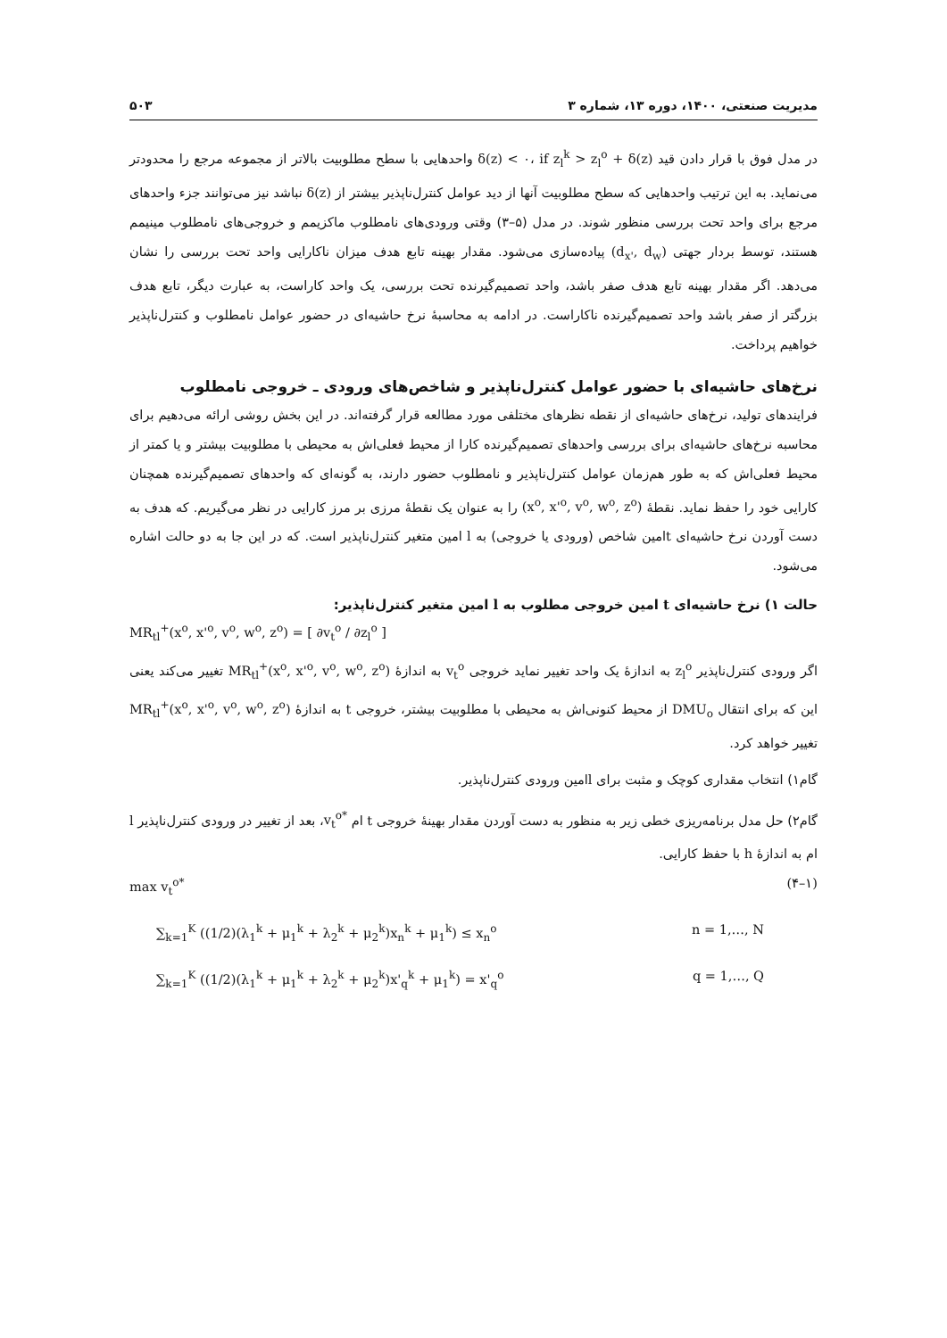مدیریت صنعتی، ۱۴۰۰، دوره ۱۳، شماره ۳ ۵۰۳
در مدل فوق با قرار دادن قید δ(z) < ۰، if z<sub>l</sub><sup>k</sup> > z<sub>l</sub><sup>o</sup> + δ(z) واحدهایی با سطح مطلوبیت بالاتر از مجموعه مرجع را محدودتر می‌نماید. به این ترتیب واحدهایی که سطح مطلوبیت آنها از دید عوامل کنترل‌ناپذیر بیشتر از δ(z) نباشد نیز می‌توانند جزء واحدهای مرجع برای واحد تحت بررسی منظور شوند. در مدل (۵–۳) وقتی ورودی‌های نامطلوب ماکزیمم و خروجی‌های نامطلوب مینیمم هستند، توسط بردار جهتی (d<sub>x'</sub>, d<sub>w</sub>) پیاده‌سازی می‌شود. مقدار بهینه تابع هدف میزان ناکارایی واحد تحت بررسی را نشان می‌دهد. اگر مقدار بهینه تابع هدف صفر باشد، واحد تصمیم‌گیرنده تحت بررسی، یک واحد کاراست، به عبارت دیگر، تابع هدف بزرگتر از صفر باشد واحد تصمیم‌گیرنده ناکاراست. در ادامه به محاسبهٔ نرخ حاشیه‌ای در حضور عوامل نامطلوب و کنترل‌ناپذیر خواهیم پرداخت.
نرخ‌های حاشیه‌ای با حضور عوامل کنترل‌ناپذیر و شاخص‌های ورودی ـ خروجی نامطلوب
فرایندهای تولید، نرخ‌های حاشیه‌ای از نقطه نظرهای مختلفی مورد مطالعه قرار گرفته‌اند. در این بخش روشی ارائه می‌دهیم برای محاسبه نرخ‌های حاشیه‌ای برای بررسی واحدهای تصمیم‌گیرنده کارا از محیط فعلی‌اش به محیطی با مطلوبیت بیشتر و یا کمتر از محیط فعلی‌اش که به طور هم‌زمان عوامل کنترل‌ناپذیر و نامطلوب حضور دارند، به گونه‌ای که واحدهای تصمیم‌گیرنده همچنان کارایی خود را حفظ نماید. نقطهٔ (x<sup>o</sup>, x'<sup>o</sup>, v<sup>o</sup>, w<sup>o</sup>, z<sup>o</sup>) را به عنوان یک نقطهٔ مرزی بر مرز کارایی در نظر می‌گیریم. که هدف به دست آوردن نرخ حاشیه‌ای tامین شاخص (ورودی یا خروجی) به l امین متغیر کنترل‌ناپذیر است. که در این جا به دو حالت اشاره می‌شود.
حالت ۱) نرخ حاشیه‌ای t امین خروجی مطلوب به l امین متغیر کنترل‌ناپذیر:
MR<sub>tl</sub><sup>+</sup>(x<sup>o</sup>, x'<sup>o</sup>, v<sup>o</sup>, w<sup>o</sup>, z<sup>o</sup>) = [ ∂v<sub>t</sub><sup>o</sup> / ∂z<sub>l</sub><sup>o</sup> ]
اگر ورودی کنترل‌ناپذیر z<sub>l</sub><sup>o</sup> به اندازهٔ یک واحد تغییر نماید خروجی v<sub>t</sub><sup>o</sup> به اندازهٔ MR<sub>tl</sub><sup>+</sup>(x<sup>o</sup>, x'<sup>o</sup>, v<sup>o</sup>, w<sup>o</sup>, z<sup>o</sup>) تغییر می‌کند یعنی این که برای انتقال DMU<sub>o</sub> از محیط کنونی‌اش به محیطی با مطلوبیت بیشتر، خروجی t به اندازهٔ MR<sub>tl</sub><sup>+</sup>(x<sup>o</sup>, x'<sup>o</sup>, v<sup>o</sup>, w<sup>o</sup>, z<sup>o</sup>) تغییر خواهد کرد.
گام۱) انتخاب مقداری کوچک و مثبت برای lامین ورودی کنترل‌ناپذیر.
گام۲) حل مدل برنامه‌ریزی خطی زیر به منظور به دست آوردن مقدار بهینهٔ خروجی t ام v<sub>t</sub><sup>o*</sup>، بعد از تغییر در ورودی کنترل‌ناپذیر l ام به اندازهٔ h با حفظ کارایی.
max v<sub>t</sub><sup>o*</sup> (۴–۱)
∑<sub>k=1</sub><sup>K</sup> ((1/2)(λ<sub>1</sub><sup>k</sup> + μ<sub>1</sub><sup>k</sup> + λ<sub>2</sub><sup>k</sup> + μ<sub>2</sub><sup>k</sup>)x<sub>n</sub><sup>k</sup> + μ<sub>1</sub><sup>k</sup>) ≤ x<sub>n</sub><sup>o</sup> n = 1,…, N
∑<sub>k=1</sub><sup>K</sup> ((1/2)(λ<sub>1</sub><sup>k</sup> + μ<sub>1</sub><sup>k</sup> + λ<sub>2</sub><sup>k</sup> + μ<sub>2</sub><sup>k</sup>)x'<sub>q</sub><sup>k</sup> + μ<sub>1</sub><sup>k</sup>) = x'<sub>q</sub><sup>o</sup> q = 1,…, Q